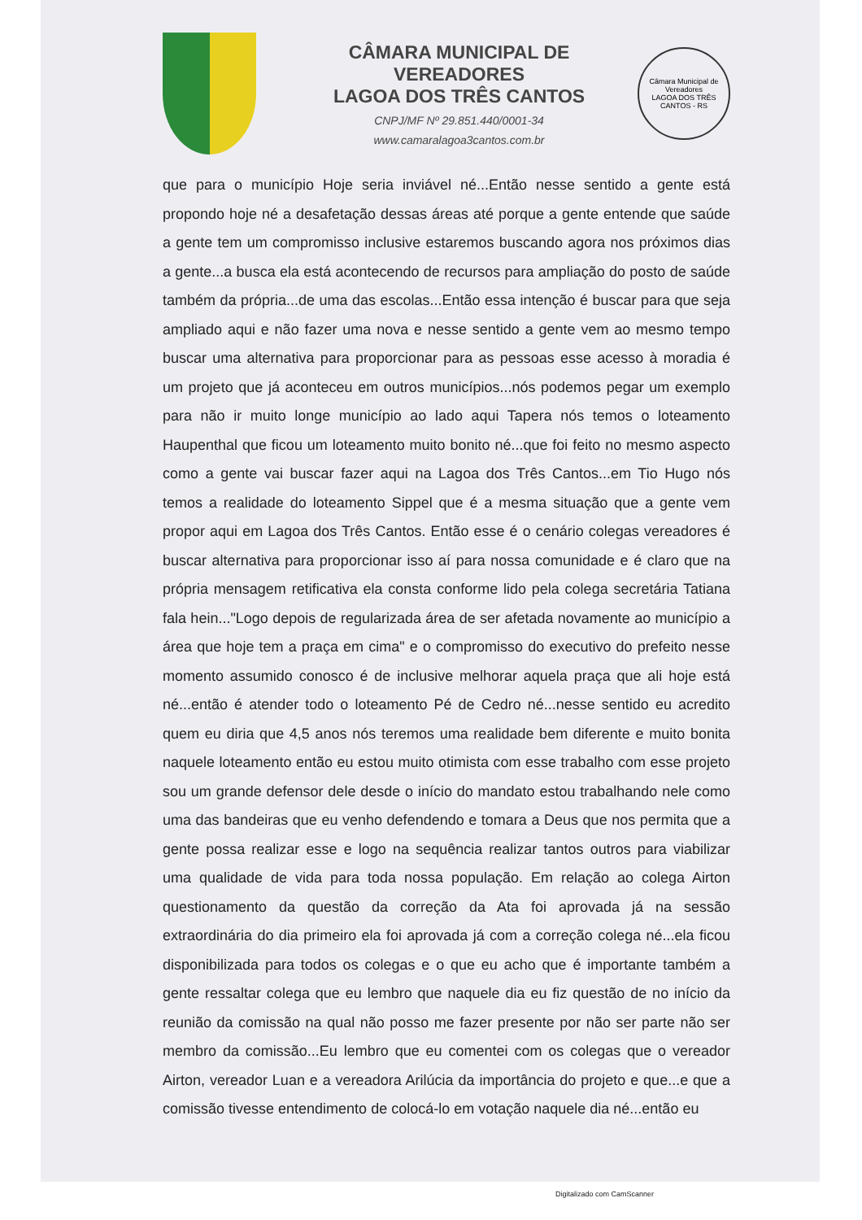CÂMARA MUNICIPAL DE VEREADORES
LAGOA DOS TRÊS CANTOS
CNPJ/MF Nº 29.851.440/0001-34
www.camaralagoa3cantos.com.br
Câmara Municipal de Vereadores
LAGOA DOS TRÊS CANTOS - RS
que para o município Hoje seria inviável né...Então nesse sentido a gente está propondo hoje né a desafetação dessas áreas até porque a gente entende que saúde a gente tem um compromisso inclusive estaremos buscando agora nos próximos dias a gente...a busca ela está acontecendo de recursos para ampliação do posto de saúde também da própria...de uma das escolas...Então essa intenção é buscar para que seja ampliado aqui e não fazer uma nova e nesse sentido a gente vem ao mesmo tempo buscar uma alternativa para proporcionar para as pessoas esse acesso à moradia é um projeto que já aconteceu em outros municípios...nós podemos pegar um exemplo para não ir muito longe município ao lado aqui Tapera nós temos o loteamento Haupenthal que ficou um loteamento muito bonito né...que foi feito no mesmo aspecto como a gente vai buscar fazer aqui na Lagoa dos Três Cantos...em Tio Hugo nós temos a realidade do loteamento Sippel que é a mesma situação que a gente vem propor aqui em Lagoa dos Três Cantos. Então esse é o cenário colegas vereadores é buscar alternativa para proporcionar isso aí para nossa comunidade e é claro que na própria mensagem retificativa ela consta conforme lido pela colega secretária Tatiana fala hein..."Logo depois de regularizada área de ser afetada novamente ao município a área que hoje tem a praça em cima" e o compromisso do executivo do prefeito nesse momento assumido conosco é de inclusive melhorar aquela praça que ali hoje está né...então é atender todo o loteamento Pé de Cedro né...nesse sentido eu acredito quem eu diria que 4,5 anos nós teremos uma realidade bem diferente e muito bonita naquele loteamento então eu estou muito otimista com esse trabalho com esse projeto sou um grande defensor dele desde o início do mandato estou trabalhando nele como uma das bandeiras que eu venho defendendo e tomara a Deus que nos permita que a gente possa realizar esse e logo na sequência realizar tantos outros para viabilizar uma qualidade de vida para toda nossa população. Em relação ao colega Airton questionamento da questão da correção da Ata foi aprovada já na sessão extraordinária do dia primeiro ela foi aprovada já com a correção colega né...ela ficou disponibilizada para todos os colegas e o que eu acho que é importante também a gente ressaltar colega que eu lembro que naquele dia eu fiz questão de no início da reunião da comissão na qual não posso me fazer presente por não ser parte não ser membro da comissão...Eu lembro que eu comentei com os colegas que o vereador Airton, vereador Luan e a vereadora Arilúcia da importância do projeto e que...e que a comissão tivesse entendimento de colocá-lo em votação naquele dia né...então eu
Digitalizado com CamScanner